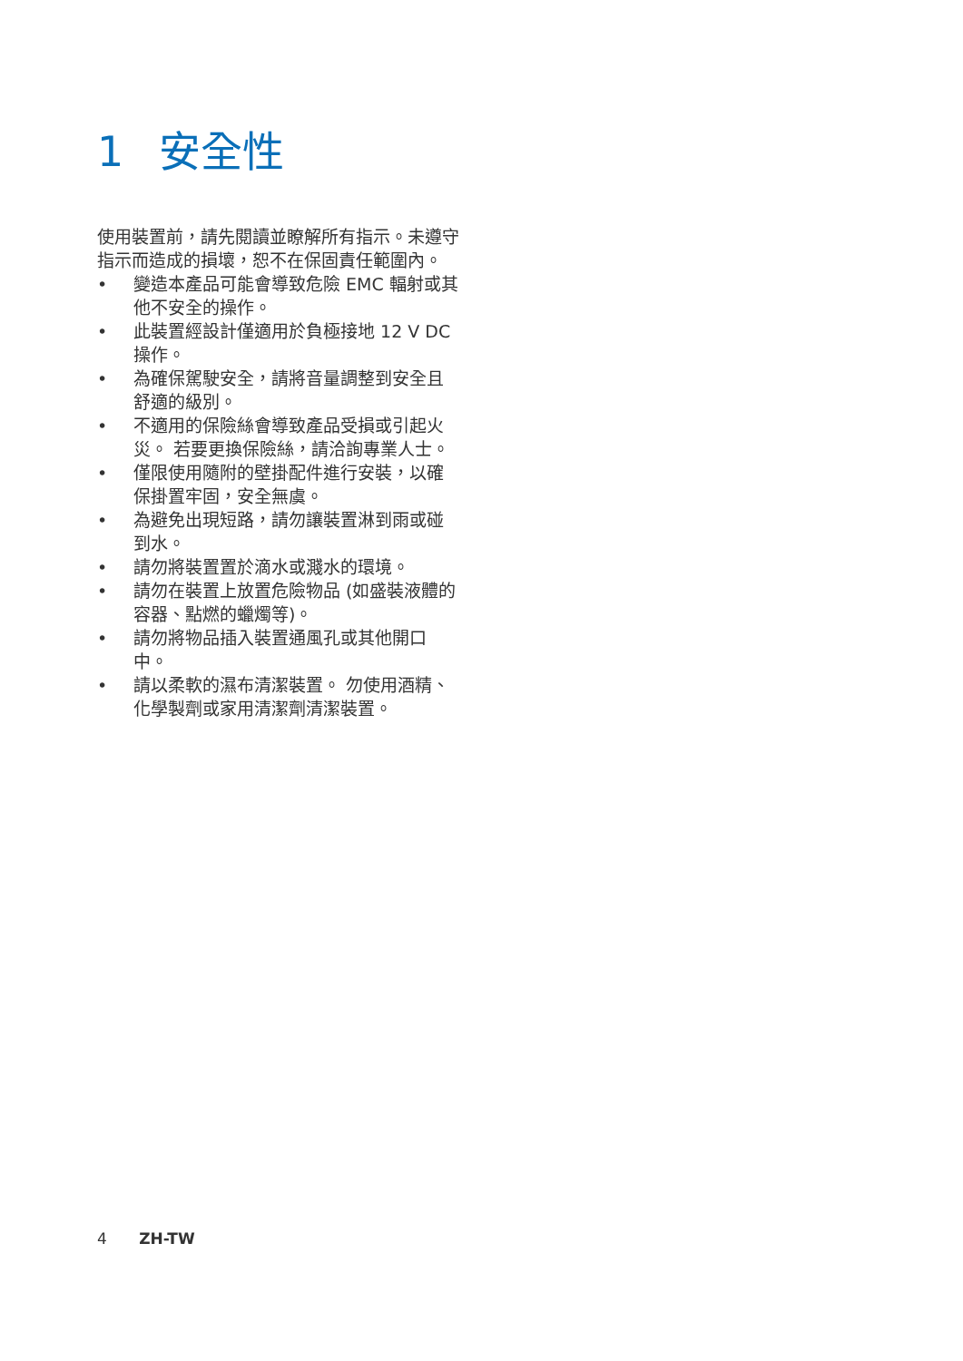1 安全性
使用裝置前，請先閱讀並瞭解所有指示。未遵守指示而造成的損壞，恕不在保固責任範圍內。
• 變造本產品可能會導致危險 EMC 輻射或其他不安全的操作。
• 此裝置經設計僅適用於負極接地 12 V DC 操作。
• 為確保駕駛安全，請將音量調整到安全且舒適的級別。
• 不適用的保險絲會導致產品受損或引起火災。 若要更換保險絲，請洽詢專業人士。
• 僅限使用隨附的壁掛配件進行安裝，以確保掛置牢固，安全無虞。
• 為避免出現短路，請勿讓裝置淋到雨或碰到水。
• 請勿將裝置置於滴水或濺水的環境。
• 請勿在裝置上放置危險物品 (如盛裝液體的容器、點燃的蠟燭等)。
• 請勿將物品插入裝置通風孔或其他開口中。
• 請以柔軟的濕布清潔裝置。 勿使用酒精、化學製劑或家用清潔劑清潔裝置。
4 ZH-TW